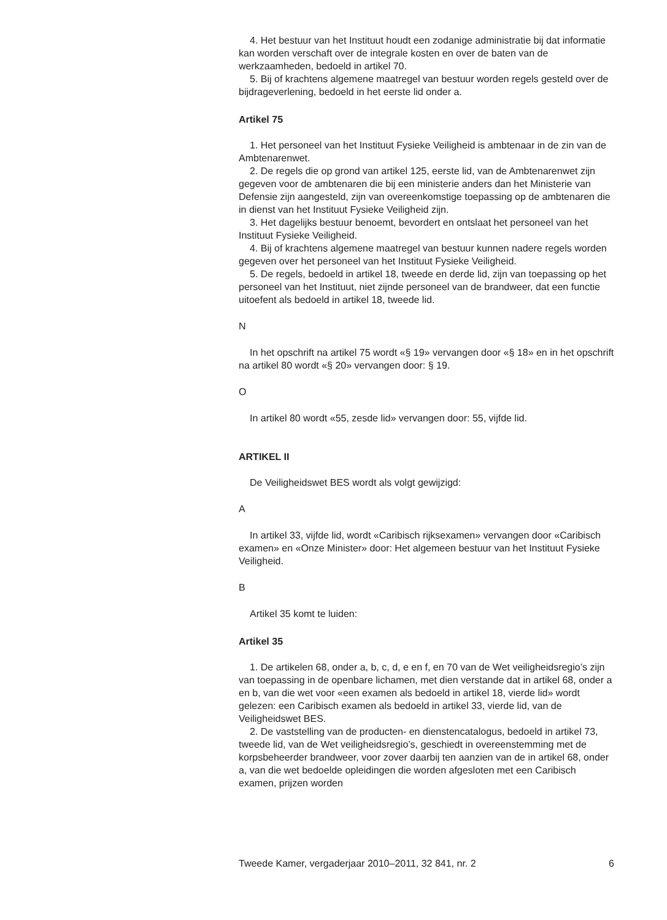4. Het bestuur van het Instituut houdt een zodanige administratie bij dat informatie kan worden verschaft over de integrale kosten en over de baten van de werkzaamheden, bedoeld in artikel 70.
5. Bij of krachtens algemene maatregel van bestuur worden regels gesteld over de bijdrageverlening, bedoeld in het eerste lid onder a.
Artikel 75
1. Het personeel van het Instituut Fysieke Veiligheid is ambtenaar in de zin van de Ambtenarenwet.
2. De regels die op grond van artikel 125, eerste lid, van de Ambtenarenwet zijn gegeven voor de ambtenaren die bij een ministerie anders dan het Ministerie van Defensie zijn aangesteld, zijn van overeenkomstige toepassing op de ambtenaren die in dienst van het Instituut Fysieke Veiligheid zijn.
3. Het dagelijks bestuur benoemt, bevordert en ontslaat het personeel van het Instituut Fysieke Veiligheid.
4. Bij of krachtens algemene maatregel van bestuur kunnen nadere regels worden gegeven over het personeel van het Instituut Fysieke Veiligheid.
5. De regels, bedoeld in artikel 18, tweede en derde lid, zijn van toepassing op het personeel van het Instituut, niet zijnde personeel van de brandweer, dat een functie uitoefent als bedoeld in artikel 18, tweede lid.
N
In het opschrift na artikel 75 wordt «§ 19» vervangen door «§ 18» en in het opschrift na artikel 80 wordt «§ 20» vervangen door: § 19.
O
In artikel 80 wordt «55, zesde lid» vervangen door: 55, vijfde lid.
ARTIKEL II
De Veiligheidswet BES wordt als volgt gewijzigd:
A
In artikel 33, vijfde lid, wordt «Caribisch rijksexamen» vervangen door «Caribisch examen» en «Onze Minister» door: Het algemeen bestuur van het Instituut Fysieke Veiligheid.
B
Artikel 35 komt te luiden:
Artikel 35
1. De artikelen 68, onder a, b, c, d, e en f, en 70 van de Wet veiligheidsregio’s zijn van toepassing in de openbare lichamen, met dien verstande dat in artikel 68, onder a en b, van die wet voor «een examen als bedoeld in artikel 18, vierde lid» wordt gelezen: een Caribisch examen als bedoeld in artikel 33, vierde lid, van de Veiligheidswet BES.
2. De vaststelling van de producten- en dienstencatalogus, bedoeld in artikel 73, tweede lid, van de Wet veiligheidsregio’s, geschiedt in overeenstemming met de korpsbeheerder brandweer, voor zover daarbij ten aanzien van de in artikel 68, onder a, van die wet bedoelde opleidingen die worden afgesloten met een Caribisch examen, prijzen worden
Tweede Kamer, vergaderjaar 2010–2011, 32 841, nr. 2 6